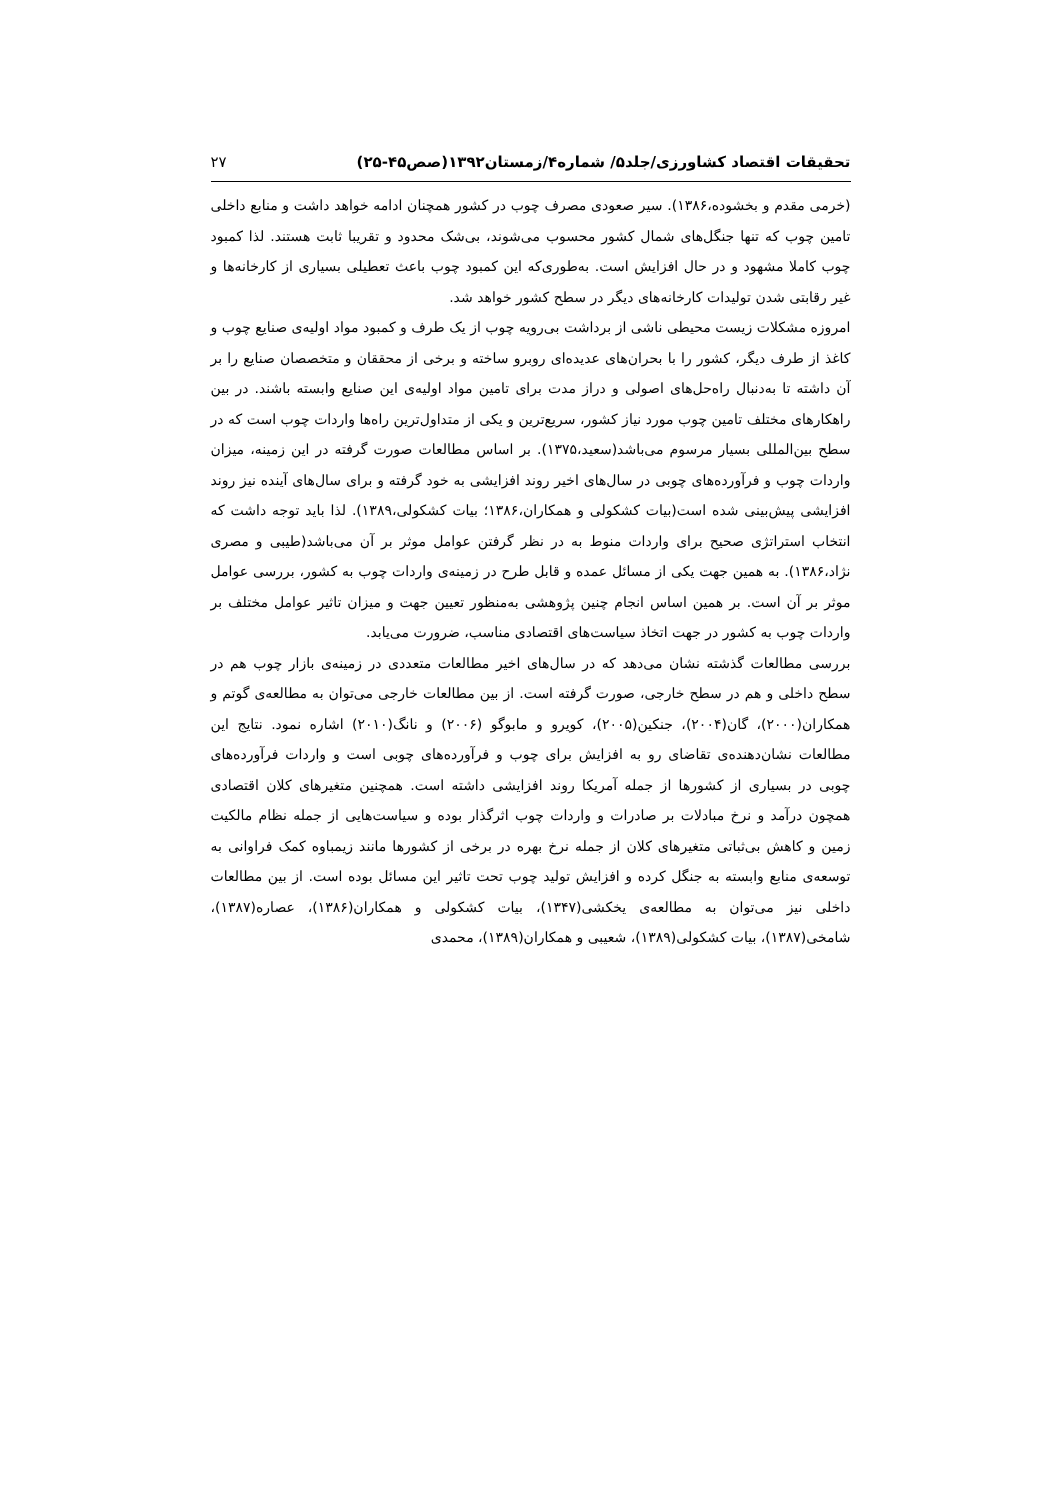تحقیقات اقتصاد کشاورزی/جلد۵/ شماره۴/زمستان۱۳۹۲(صص۴۵-۲۵) ۲۷
(خرمی مقدم و بخشوده،۱۳۸۶). سیر صعودی مصرف چوب در کشور همچنان ادامه خواهد داشت و منابع داخلی تامین چوب که تنها جنگل‌های شمال کشور محسوب می‌شوند، بی‌شک محدود و تقریبا ثابت هستند. لذا کمبود چوب کاملا مشهود و در حال افزایش است. به‌طوری‌که این کمبود چوب باعث تعطیلی بسیاری از کارخانه‌ها و غیر رقابتی شدن تولیدات کارخانه‌های دیگر در سطح کشور خواهد شد.
امروزه مشکلات زیست محیطی ناشی از برداشت بی‌رویه چوب از یک طرف و کمبود مواد اولیه‌ی صنایع چوب و کاغذ از طرف دیگر، کشور را با بحران‌های عدیده‌ای روبرو ساخته و برخی از محققان و متخصصان صنایع را بر آن داشته تا به‌دنبال راه‌حل‌های اصولی و دراز مدت برای تامین مواد اولیه‌ی این صنایع وابسته باشند. در بین راهکارهای مختلف تامین چوب مورد نیاز کشور، سریع‌ترین و یکی از متداول‌ترین راه‌ها واردات چوب است که در سطح بین‌المللی بسیار مرسوم می‌باشد(سعید،۱۳۷۵). بر اساس مطالعات صورت گرفته در این زمینه، میزان واردات چوب و فرآورده‌های چوبی در سال‌های اخیر روند افزایشی به خود گرفته و برای سال‌های آینده نیز روند افزایشی پیش‌بینی شده است(بیات کشکولی و همکاران،۱۳۸۶؛ بیات کشکولی،۱۳۸۹). لذا باید توجه داشت که انتخاب استراتژی صحیح برای واردات منوط به در نظر گرفتن عوامل موثر بر آن می‌باشد(طیبی و مصری نژاد،۱۳۸۶). به همین جهت یکی از مسائل عمده و قابل طرح در زمینه‌ی واردات چوب به کشور، بررسی عوامل موثر بر آن است. بر همین اساس انجام چنین پژوهشی به‌منظور تعیین جهت و میزان تاثیر عوامل مختلف بر واردات چوب به کشور در جهت اتخاذ سیاست‌های اقتصادی مناسب، ضرورت می‌یابد.
بررسی مطالعات گذشته نشان می‌دهد که در سال‌های اخیر مطالعات متعددی در زمینه‌ی بازار چوب هم در سطح داخلی و هم در سطح خارجی، صورت گرفته است. از بین مطالعات خارجی می‌توان به مطالعه‌ی گوتم و همکاران(۲۰۰۰)، گان(۲۰۰۴)، جنکین(۲۰۰۵)، کویرو و مابوگو (۲۰۰۶) و نانگ(۲۰۱۰) اشاره نمود. نتایج این مطالعات نشان‌دهنده‌ی تقاضای رو به افزایش برای چوب و فرآورده‌های چوبی است و واردات فرآورده‌های چوبی در بسیاری از کشورها از جمله آمریکا روند افزایشی داشته است. همچنین متغیرهای کلان اقتصادی همچون درآمد و نرخ مبادلات بر صادرات و واردات چوب اثرگذار بوده و سیاست‌هایی از جمله نظام مالکیت زمین و کاهش بی‌ثباتی متغیرهای کلان از جمله نرخ بهره در برخی از کشورها مانند زیمباوه کمک فراوانی به توسعه‌ی منابع وابسته به جنگل کرده و افزایش تولید چوب تحت تاثیر این مسائل بوده است. از بین مطالعات داخلی نیز می‌توان به مطالعه‌ی یخکشی(۱۳۴۷)، بیات کشکولی و همکاران(۱۳۸۶)، عصاره(۱۳۸۷)، شامخی(۱۳۸۷)، بیات کشکولی(۱۳۸۹)، شعیبی و همکاران(۱۳۸۹)، محمدی